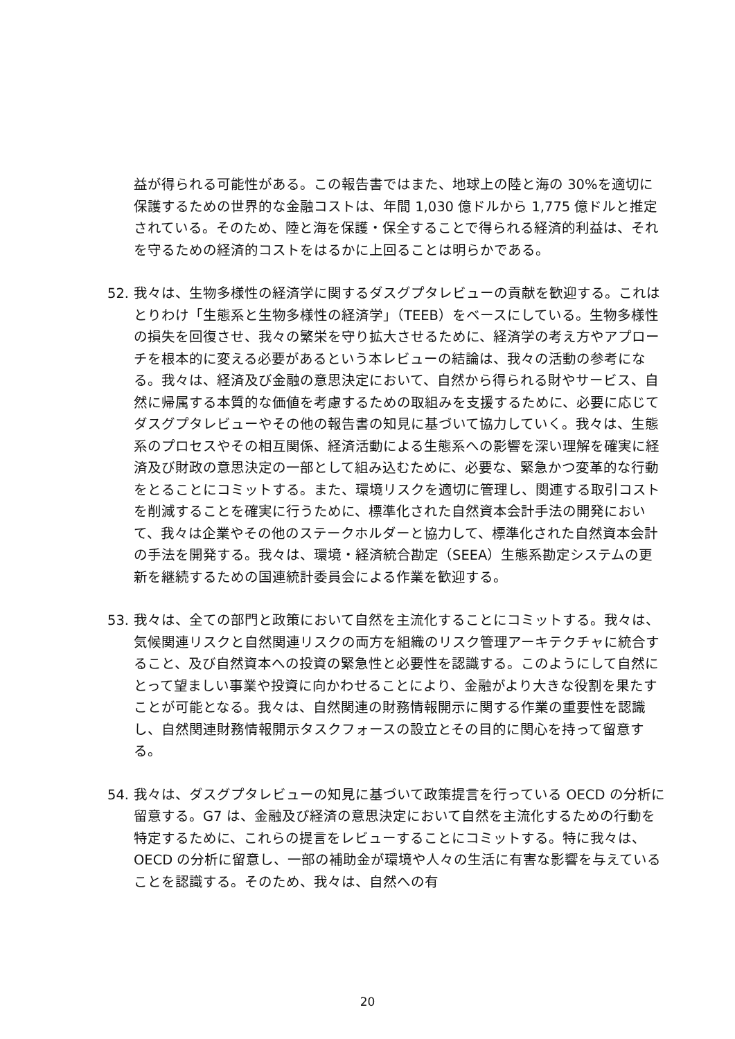益が得られる可能性がある。この報告書ではまた、地球上の陸と海の 30%を適切に保護するための世界的な金融コストは、年間 1,030 億ドルから 1,775 億ドルと推定されている。そのため、陸と海を保護・保全することで得られる経済的利益は、それを守るための経済的コストをはるかに上回ることは明らかである。
52. 我々は、生物多様性の経済学に関するダスグプタレビューの貢献を歓迎する。これはとりわけ「生態系と生物多様性の経済学」（TEEB）をベースにしている。生物多様性の損失を回復させ、我々の繁栄を守り拡大させるために、経済学の考え方やアプローチを根本的に変える必要があるという本レビューの結論は、我々の活動の参考になる。我々は、経済及び金融の意思決定において、自然から得られる財やサービス、自然に帰属する本質的な価値を考慮するための取組みを支援するために、必要に応じてダスグプタレビューやその他の報告書の知見に基づいて協力していく。我々は、生態系のプロセスやその相互関係、経済活動による生態系への影響を深い理解を確実に経済及び財政の意思決定の一部として組み込むために、必要な、緊急かつ変革的な行動をとることにコミットする。また、環境リスクを適切に管理し、関連する取引コストを削減することを確実に行うために、標準化された自然資本会計手法の開発において、我々は企業やその他のステークホルダーと協力して、標準化された自然資本会計の手法を開発する。我々は、環境・経済統合勘定（SEEA）生態系勘定システムの更新を継続するための国連統計委員会による作業を歓迎する。
53. 我々は、全ての部門と政策において自然を主流化することにコミットする。我々は、気候関連リスクと自然関連リスクの両方を組織のリスク管理アーキテクチャに統合すること、及び自然資本への投資の緊急性と必要性を認識する。このようにして自然にとって望ましい事業や投資に向かわせることにより、金融がより大きな役割を果たすことが可能となる。我々は、自然関連の財務情報開示に関する作業の重要性を認識し、自然関連財務情報開示タスクフォースの設立とその目的に関心を持って留意する。
54. 我々は、ダスグプタレビューの知見に基づいて政策提言を行っている OECD の分析に留意する。G7 は、金融及び経済の意思決定において自然を主流化するための行動を特定するために、これらの提言をレビューすることにコミットする。特に我々は、OECD の分析に留意し、一部の補助金が環境や人々の生活に有害な影響を与えていることを認識する。そのため、我々は、自然への有
20